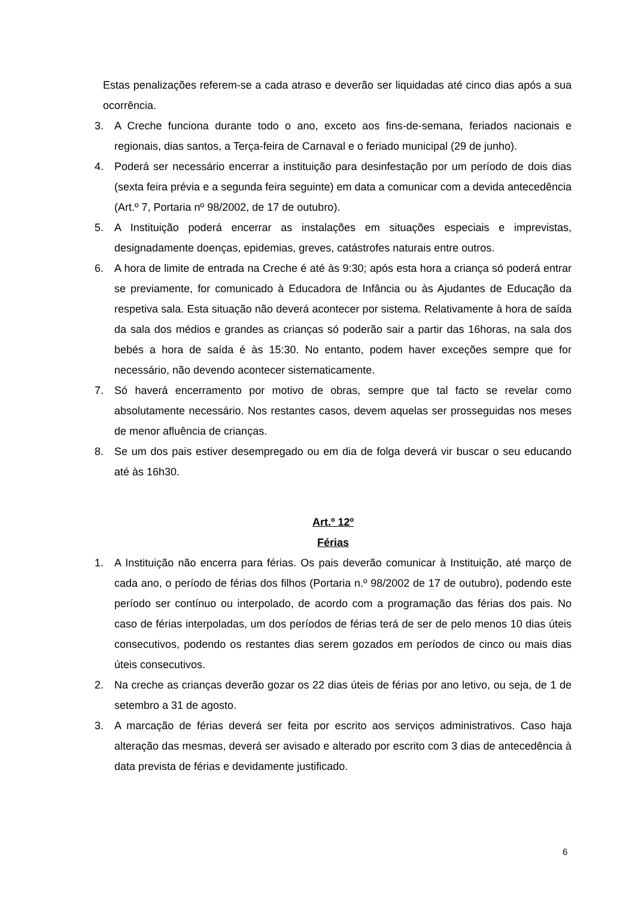Estas penalizações referem-se a cada atraso e deverão ser liquidadas até cinco dias após a sua ocorrência.
3. A Creche funciona durante todo o ano, exceto aos fins-de-semana, feriados nacionais e regionais, dias santos, a Terça-feira de Carnaval e o feriado municipal (29 de junho).
4. Poderá ser necessário encerrar a instituição para desinfestação por um período de dois dias (sexta feira prévia e a segunda feira seguinte) em data a comunicar com a devida antecedência (Art.º 7, Portaria nº 98/2002, de 17 de outubro).
5. A Instituição poderá encerrar as instalações em situações especiais e imprevistas, designadamente doenças, epidemias, greves, catástrofes naturais entre outros.
6. A hora de limite de entrada na Creche é até às 9:30; após esta hora a criança só poderá entrar se previamente, for comunicado à Educadora de Infância ou às Ajudantes de Educação da respetiva sala. Esta situação não deverá acontecer por sistema. Relativamente à hora de saída da sala dos médios e grandes as crianças só poderão sair a partir das 16horas, na sala dos bebés a hora de saída é às 15:30. No entanto, podem haver exceções sempre que for necessário, não devendo acontecer sistematicamente.
7. Só haverá encerramento por motivo de obras, sempre que tal facto se revelar como absolutamente necessário. Nos restantes casos, devem aquelas ser prosseguidas nos meses de menor afluência de crianças.
8. Se um dos pais estiver desempregado ou em dia de folga deverá vir buscar o seu educando até às 16h30.
Art.º 12º
Férias
1. A Instituição não encerra para férias. Os pais deverão comunicar à Instituição, até março de cada ano, o período de férias dos filhos (Portaria n.º 98/2002 de 17 de outubro), podendo este período ser contínuo ou interpolado, de acordo com a programação das férias dos pais. No caso de férias interpoladas, um dos períodos de férias terá de ser de pelo menos 10 dias úteis consecutivos, podendo os restantes dias serem gozados em períodos de cinco ou mais dias úteis consecutivos.
2. Na creche as crianças deverão gozar os 22 dias úteis de férias por ano letivo, ou seja, de 1 de setembro a 31 de agosto.
3. A marcação de férias deverá ser feita por escrito aos serviços administrativos. Caso haja alteração das mesmas, deverá ser avisado e alterado por escrito com 3 dias de antecedência à data prevista de férias e devidamente justificado.
6